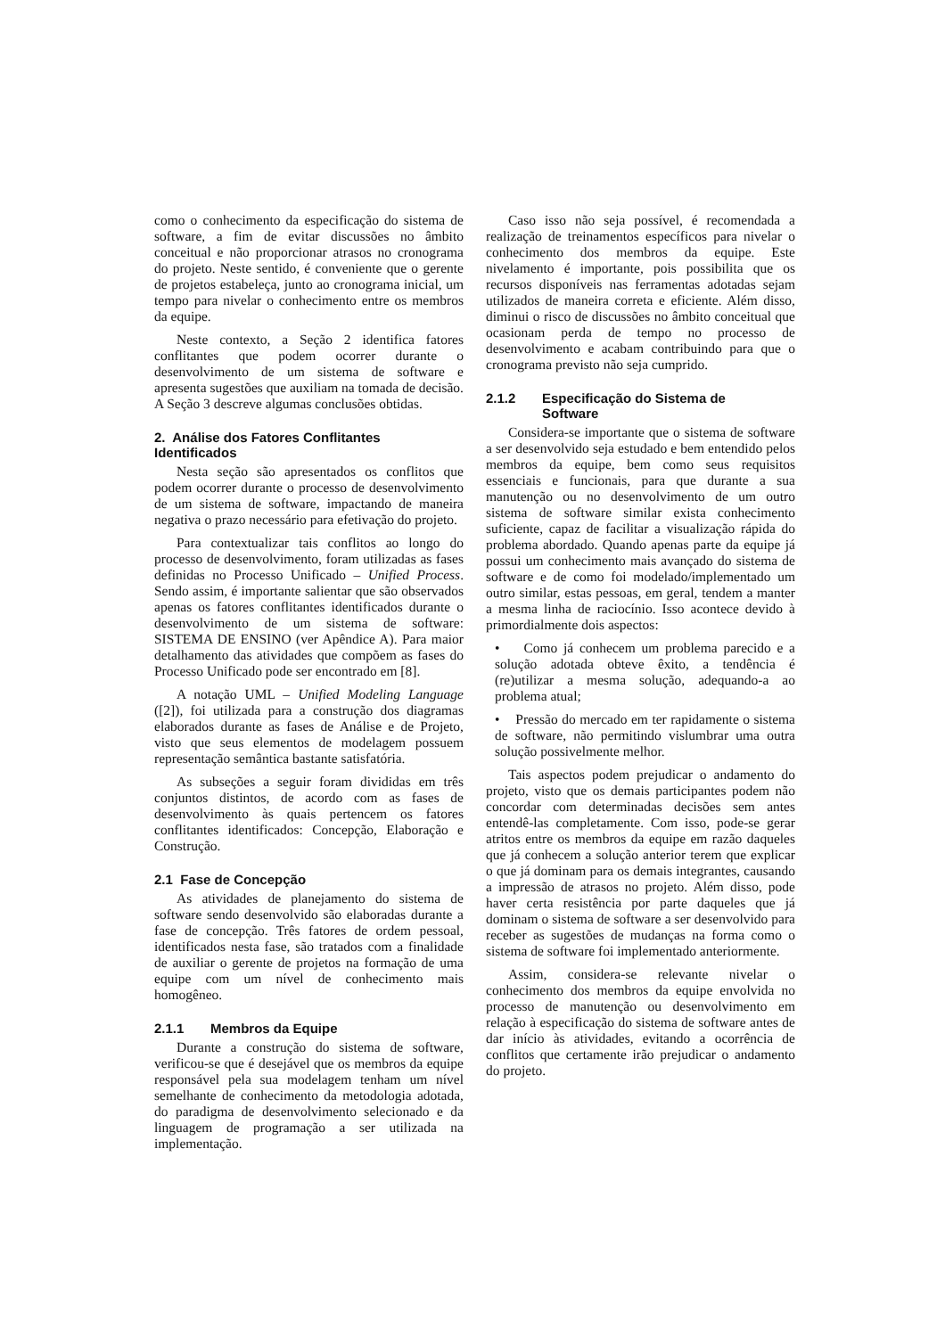como o conhecimento da especificação do sistema de software, a fim de evitar discussões no âmbito conceitual e não proporcionar atrasos no cronograma do projeto. Neste sentido, é conveniente que o gerente de projetos estabeleça, junto ao cronograma inicial, um tempo para nivelar o conhecimento entre os membros da equipe.
Neste contexto, a Seção 2 identifica fatores conflitantes que podem ocorrer durante o desenvolvimento de um sistema de software e apresenta sugestões que auxiliam na tomada de decisão. A Seção 3 descreve algumas conclusões obtidas.
2. Análise dos Fatores Conflitantes Identificados
Nesta seção são apresentados os conflitos que podem ocorrer durante o processo de desenvolvimento de um sistema de software, impactando de maneira negativa o prazo necessário para efetivação do projeto.
Para contextualizar tais conflitos ao longo do processo de desenvolvimento, foram utilizadas as fases definidas no Processo Unificado – Unified Process. Sendo assim, é importante salientar que são observados apenas os fatores conflitantes identificados durante o desenvolvimento de um sistema de software: SISTEMA DE ENSINO (ver Apêndice A). Para maior detalhamento das atividades que compõem as fases do Processo Unificado pode ser encontrado em [8].
A notação UML – Unified Modeling Language ([2]), foi utilizada para a construção dos diagramas elaborados durante as fases de Análise e de Projeto, visto que seus elementos de modelagem possuem representação semântica bastante satisfatória.
As subseções a seguir foram divididas em três conjuntos distintos, de acordo com as fases de desenvolvimento às quais pertencem os fatores conflitantes identificados: Concepção, Elaboração e Construção.
2.1 Fase de Concepção
As atividades de planejamento do sistema de software sendo desenvolvido são elaboradas durante a fase de concepção. Três fatores de ordem pessoal, identificados nesta fase, são tratados com a finalidade de auxiliar o gerente de projetos na formação de uma equipe com um nível de conhecimento mais homogêneo.
2.1.1 Membros da Equipe
Durante a construção do sistema de software, verificou-se que é desejável que os membros da equipe responsável pela sua modelagem tenham um nível semelhante de conhecimento da metodologia adotada, do paradigma de desenvolvimento selecionado e da linguagem de programação a ser utilizada na implementação.
Caso isso não seja possível, é recomendada a realização de treinamentos específicos para nivelar o conhecimento dos membros da equipe. Este nivelamento é importante, pois possibilita que os recursos disponíveis nas ferramentas adotadas sejam utilizados de maneira correta e eficiente. Além disso, diminui o risco de discussões no âmbito conceitual que ocasionam perda de tempo no processo de desenvolvimento e acabam contribuindo para que o cronograma previsto não seja cumprido.
2.1.2 Especificação do Sistema de Software
Considera-se importante que o sistema de software a ser desenvolvido seja estudado e bem entendido pelos membros da equipe, bem como seus requisitos essenciais e funcionais, para que durante a sua manutenção ou no desenvolvimento de um outro sistema de software similar exista conhecimento suficiente, capaz de facilitar a visualização rápida do problema abordado. Quando apenas parte da equipe já possui um conhecimento mais avançado do sistema de software e de como foi modelado/implementado um outro similar, estas pessoas, em geral, tendem a manter a mesma linha de raciocínio. Isso acontece devido à primordialmente dois aspectos:
• Como já conhecem um problema parecido e a solução adotada obteve êxito, a tendência é (re)utilizar a mesma solução, adequando-a ao problema atual;
• Pressão do mercado em ter rapidamente o sistema de software, não permitindo vislumbrar uma outra solução possivelmente melhor.
Tais aspectos podem prejudicar o andamento do projeto, visto que os demais participantes podem não concordar com determinadas decisões sem antes entendê-las completamente. Com isso, pode-se gerar atritos entre os membros da equipe em razão daqueles que já conhecem a solução anterior terem que explicar o que já dominam para os demais integrantes, causando a impressão de atrasos no projeto. Além disso, pode haver certa resistência por parte daqueles que já dominam o sistema de software a ser desenvolvido para receber as sugestões de mudanças na forma como o sistema de software foi implementado anteriormente.
Assim, considera-se relevante nivelar o conhecimento dos membros da equipe envolvida no processo de manutenção ou desenvolvimento em relação à especificação do sistema de software antes de dar início às atividades, evitando a ocorrência de conflitos que certamente irão prejudicar o andamento do projeto.